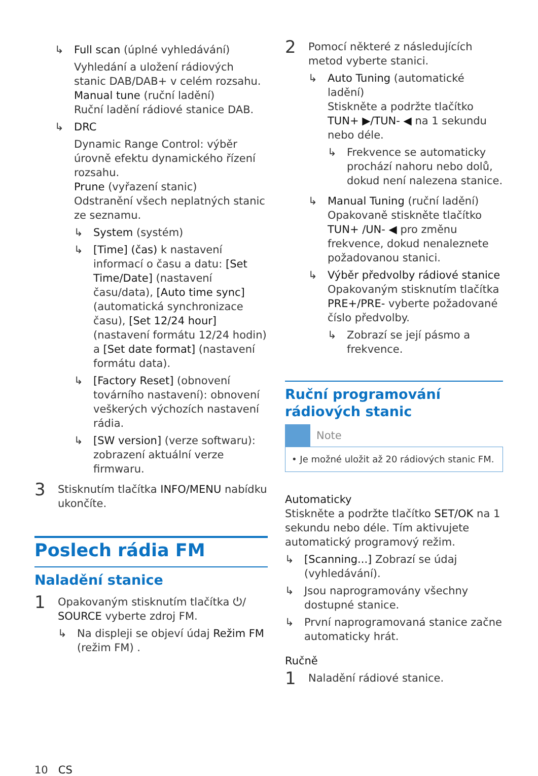↳ Full scan (úplné vyhledávání)
Vyhledání a uložení rádiových stanic DAB/DAB+ v celém rozsahu.
Manual tune (ruční ladění)
Ruční ladění rádiové stanice DAB.
↳ DRC
Dynamic Range Control: výběr úrovně efektu dynamického řízení rozsahu.
Prune (vyřazení stanic)
Odstranění všech neplatných stanic ze seznamu.
↳ System (systém)
↳ [Time] (čas) k nastavení informací o času a datu: [Set Time/Date] (nastavení času/data), [Auto time sync] (automatická synchronizace času), [Set 12/24 hour] (nastavení formátu 12/24 hodin) a [Set date format] (nastavení formátu data).
↳ [Factory Reset] (obnovení továrního nastavení): obnovení veškerých výchozích nastavení rádia.
↳ [SW version] (verze softwaru): zobrazení aktuální verze firmwaru.
3 Stisknutím tlačítka INFO/MENU nabídku ukončíte.
Poslech rádia FM
Naladění stanice
1 Opakovaným stisknutím tlačítka ⏻/ SOURCE vyberte zdroj FM.
↳ Na displeji se objeví údaj Režim FM (režim FM) .
2 Pomocí některé z následujících metod vyberte stanici.
↳ Auto Tuning (automatické ladění)
Stiskněte a podržte tlačítko TUN+ ▶/TUN- ◀ na 1 sekundu nebo déle.
↳ Frekvence se automaticky prochází nahoru nebo dolů, dokud není nalezena stanice.
↳ Manual Tuning (ruční ladění)
Opakovaně stiskněte tlačítko TUN+ /UN- ◀ pro změnu frekvence, dokud nenaleznete požadovanou stanici.
↳ Výběr předvolby rádiové stanice
Opakovaným stisknutím tlačítka PRE+/PRE- vyberte požadované číslo předvolby.
↳ Zobrazí se její pásmo a frekvence.
Ruční programování rádiových stanic
Note
• Je možné uložit až 20 rádiových stanic FM.
Automaticky
Stiskněte a podržte tlačítko SET/OK na 1 sekundu nebo déle. Tím aktivujete automatický programový režim.
↳ [Scanning...] Zobrazí se údaj (vyhledávání).
↳ Jsou naprogramovány všechny dostupné stanice.
↳ První naprogramovaná stanice začne automaticky hrát.
Ručně
1 Naladění rádiové stanice.
10 CS